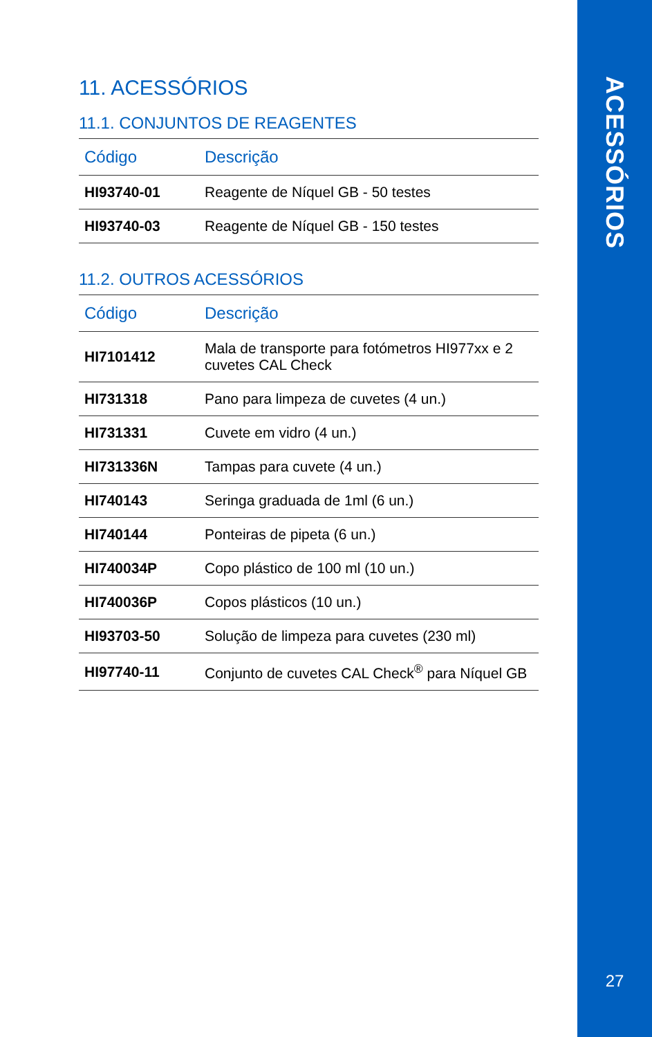ACESSÓRIOS
27
11. ACESSÓRIOS
11.1. CONJUNTOS DE REAGENTES
| Código | Descrição |
| --- | --- |
| HI93740-01 | Reagente de Níquel GB - 50 testes |
| HI93740-03 | Reagente de Níquel GB - 150 testes |
11.2. OUTROS ACESSÓRIOS
| Código | Descrição |
| --- | --- |
| HI7101412 | Mala de transporte para fotómetros HI977xx e 2 cuvetes CAL Check |
| HI731318 | Pano para limpeza de cuvetes (4 un.) |
| HI731331 | Cuvete em vidro (4 un.) |
| HI731336N | Tampas para cuvete (4 un.) |
| HI740143 | Seringa graduada de 1ml (6 un.) |
| HI740144 | Ponteiras de pipeta (6 un.) |
| HI740034P | Copo plástico de 100 ml (10 un.) |
| HI740036P | Copos plásticos (10 un.) |
| HI93703-50 | Solução de limpeza para cuvetes (230 ml) |
| HI97740-11 | Conjunto de cuvetes CAL Check<sup>®</sup> para Níquel GB |